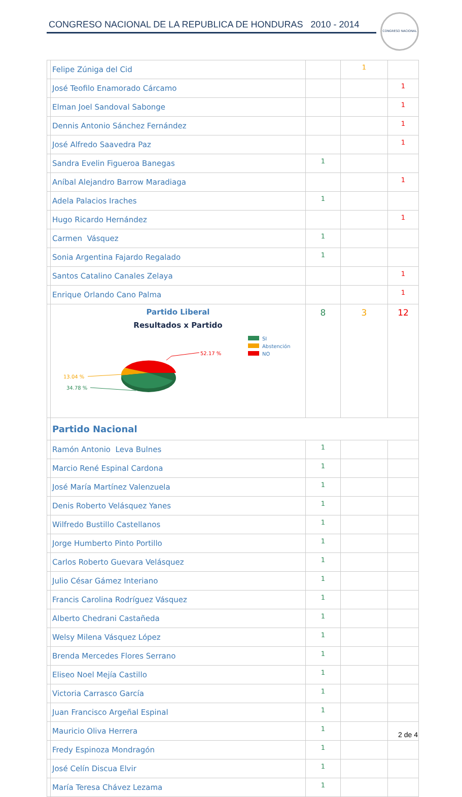CONGRESO NACIONAL DE LA REPUBLICA DE HONDURAS 2010 - 2014
CONGRESO NACIONAL
| | Felipe Zúniga del Cid | | 1 | |
| | José Teofilo Enamorado Cárcamo | | | 1 |
| | Elman Joel Sandoval Sabonge | | | 1 |
| | Dennis Antonio Sánchez Fernández | | | 1 |
| | José Alfredo Saavedra Paz | | | 1 |
| | Sandra Evelin Figueroa Banegas | 1 | | |
| | Aníbal Alejandro Barrow Maradiaga | | | 1 |
| | Adela Palacios Iraches | 1 | | |
| | Hugo Ricardo Hernández | | | 1 |
| | Carmen Vásquez | 1 | | |
| | Sonia Argentina Fajardo Regalado | 1 | | |
| | Santos Catalino Canales Zelaya | | | 1 |
| | Enrique Orlando Cano Palma | | | 1 |
| | Partido Liberal Resultados x Partido 52.17 % 13.04 % 34.78 % SI Abstención NO | 8 | 3 | 12 |
| | Partido Nacional | | | |
| | Ramón Antonio Leva Bulnes | 1 | | |
| | Marcio René Espinal Cardona | 1 | | |
| | José María Martínez Valenzuela | 1 | | |
| | Denis Roberto Velásquez Yanes | 1 | | |
| | Wilfredo Bustillo Castellanos | 1 | | |
| | Jorge Humberto Pinto Portillo | 1 | | |
| | Carlos Roberto Guevara Velásquez | 1 | | |
| | Julio César Gámez Interiano | 1 | | |
| | Francis Carolina Rodríguez Vásquez | 1 | | |
| | Alberto Chedrani Castañeda | 1 | | |
| | Welsy Milena Vásquez López | 1 | | |
| | Brenda Mercedes Flores Serrano | 1 | | |
| | Eliseo Noel Mejía Castillo | 1 | | |
| | Victoria Carrasco García | 1 | | |
| | Juan Francisco Argeñal Espinal | 1 | | |
| | Mauricio Oliva Herrera | 1 | | |
| | Fredy Espinoza Mondragón | 1 | | |
| | José Celín Discua Elvir | 1 | | |
| | María Teresa Chávez Lezama | 1 | | |
2 de 4